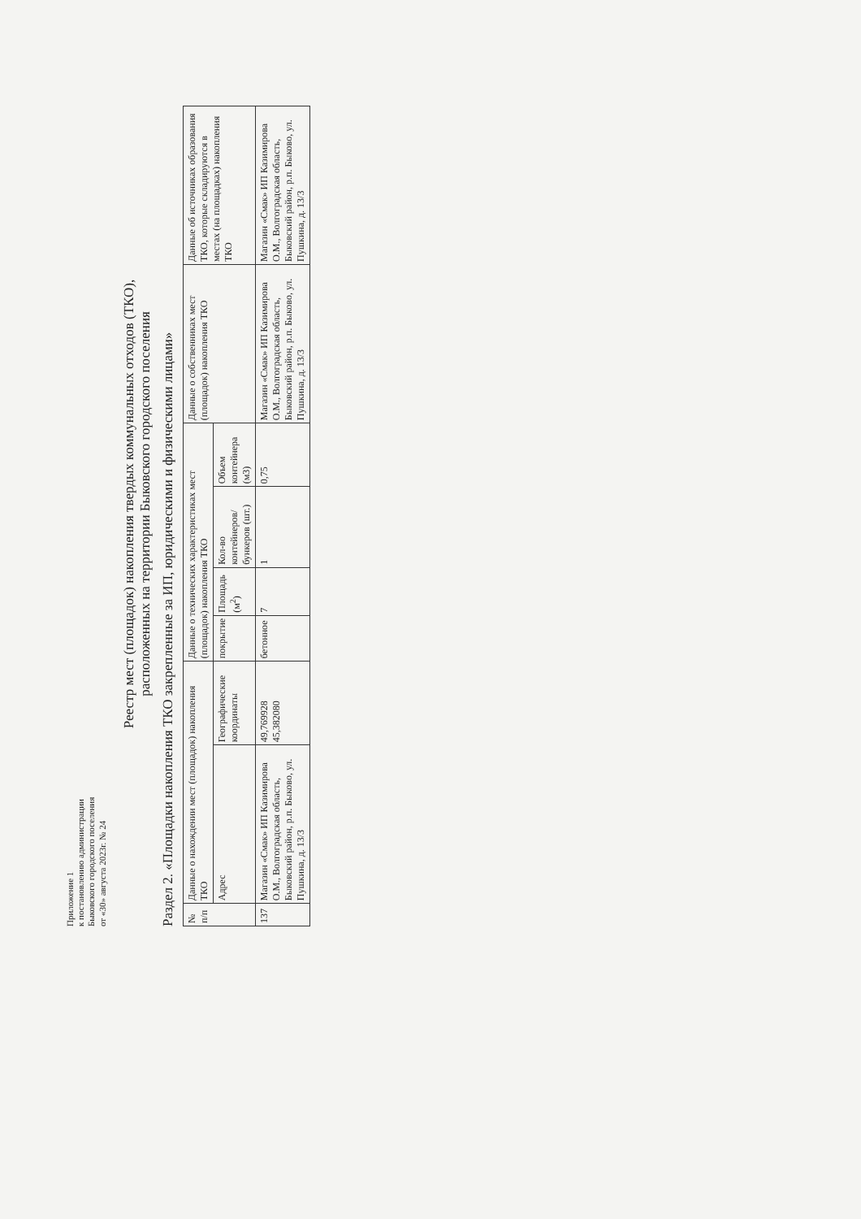Приложение 1
к постановлению администрации
Быковского городского поселения
от «30» августа 2023г. № 24
Реестр мест (площадок) накопления твердых коммунальных отходов (ТКО),
расположенных на территории Быковского городского поселения
Раздел 2. «Площадки накопления ТКО закрепленные за ИП, юридическими и физическими лицами»
| № п/п | Данные о нахождении мест (площадок) накопления ТКО | | Данные о технических характеристиках мест (площадок) накопления ТКО | | | | Данные о собственниках мест (площадок) накопления ТКО | Данные об источниках образования ТКО, которые складируются в местах (на площадках) накопления ТКО |
| --- | --- | --- | --- | --- | --- | --- | --- | --- |
| | Адрес | Географические координаты | покрытие | Площадь (м<sup>2</sup>) | Кол-во контейнеров/ бункеров (шт.) | Объем контейнера (м3) | | |
| 137 | Магазин «Смак» ИП Казимирова О.М., Волгоградская область, Быковский район, р.п. Быково, ул. Пушкина, д. 13/3 | 49,769928 45,382080 | бетонное | 7 | 1 | 0,75 | Магазин «Смак» ИП Казимирова О.М., Волгоградская область, Быковский район, р.п. Быково, ул. Пушкина, д. 13/3 | Магазин «Смак» ИП Казимирова О.М., Волгоградская область, Быковский район, р.п. Быково, ул. Пушкина, д. 13/3 |